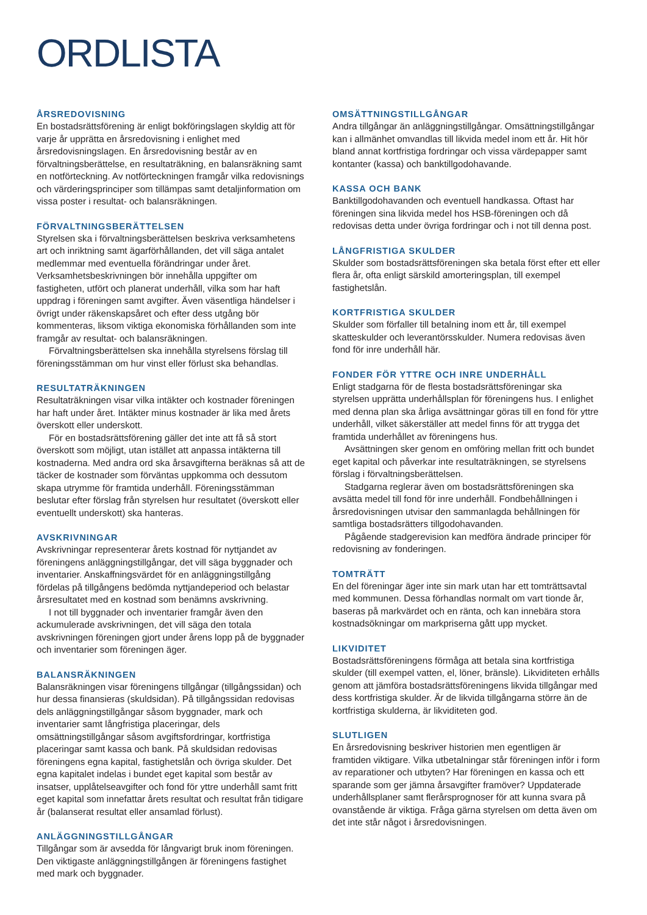ORDLISTA
ÅRSREDOVISNING
En bostadsrättsförening är enligt bokföringslagen skyldig att för varje år upprätta en årsredovisning i enlighet med årsredovisningslagen. En årsredovisning består av en förvaltningsberättelse, en resultaträkning, en balansräkning samt en notförteckning. Av notförteckningen framgår vilka redovisnings och värderingsprinciper som tillämpas samt detaljinformation om vissa poster i resultat- och balansräkningen.
FÖRVALTNINGSBERÄTTELSEN
Styrelsen ska i förvaltningsberättelsen beskriva verksamhetens art och inriktning samt ägarförhållanden, det vill säga antalet medlemmar med eventuella förändringar under året. Verksamhetsbeskrivningen bör innehålla uppgifter om fastigheten, utfört och planerat underhåll, vilka som har haft uppdrag i föreningen samt avgifter. Även väsentliga händelser i övrigt under räkenskapsåret och efter dess utgång bör kommenteras, liksom viktiga ekonomiska förhållanden som inte framgår av resultat- och balansräkningen.
Förvaltningsberättelsen ska innehålla styrelsens förslag till föreningsstämman om hur vinst eller förlust ska behandlas.
RESULTATRÄKNINGEN
Resultaträkningen visar vilka intäkter och kostnader föreningen har haft under året. Intäkter minus kostnader är lika med årets överskott eller underskott.
För en bostadsrättsförening gäller det inte att få så stort överskott som möjligt, utan istället att anpassa intäkterna till kostnaderna. Med andra ord ska årsavgifterna beräknas så att de täcker de kostnader som förväntas uppkomma och dessutom skapa utrymme för framtida underhåll. Föreningsstämman beslutar efter förslag från styrelsen hur resultatet (överskott eller eventuellt underskott) ska hanteras.
AVSKRIVNINGAR
Avskrivningar representerar årets kostnad för nyttjandet av föreningens anläggningstillgångar, det vill säga byggnader och inventarier. Anskaffningsvärdet för en anläggningstillgång fördelas på tillgångens bedömda nyttjandeperiod och belastar årsresultatet med en kostnad som benämns avskrivning.
I not till byggnader och inventarier framgår även den ackumulerade avskrivningen, det vill säga den totala avskrivningen föreningen gjort under årens lopp på de byggnader och inventarier som föreningen äger.
BALANSRÄKNINGEN
Balansräkningen visar föreningens tillgångar (tillgångssidan) och hur dessa finansieras (skuldsidan). På tillgångssidan redovisas dels anläggningstillgångar såsom byggnader, mark och inventarier samt långfristiga placeringar, dels omsättningstillgångar såsom avgiftsfordringar, kortfristiga placeringar samt kassa och bank. På skuldsidan redovisas föreningens egna kapital, fastighetslån och övriga skulder. Det egna kapitalet indelas i bundet eget kapital som består av insatser, upplåtelseavgifter och fond för yttre underhåll samt fritt eget kapital som innefattar årets resultat och resultat från tidigare år (balanserat resultat eller ansamlad förlust).
ANLÄGGNINGSTILLGÅNGAR
Tillgångar som är avsedda för långvarigt bruk inom föreningen. Den viktigaste anläggningstillgången är föreningens fastighet med mark och byggnader.
OMSÄTTNINGSTILLGÅNGAR
Andra tillgångar än anläggningstillgångar. Omsättningstillgångar kan i allmänhet omvandlas till likvida medel inom ett år. Hit hör bland annat kortfristiga fordringar och vissa värdepapper samt kontanter (kassa) och banktillgodohavande.
KASSA OCH BANK
Banktillgodohavanden och eventuell handkassa. Oftast har föreningen sina likvida medel hos HSB-föreningen och då redovisas detta under övriga fordringar och i not till denna post.
LÅNGFRISTIGA SKULDER
Skulder som bostadsrättsföreningen ska betala först efter ett eller flera år, ofta enligt särskild amorteringsplan, till exempel fastighetslån.
KORTFRISTIGA SKULDER
Skulder som förfaller till betalning inom ett år, till exempel skatteskulder och leverantörsskulder. Numera redovisas även fond för inre underhåll här.
FONDER FÖR YTTRE OCH INRE UNDERHÅLL
Enligt stadgarna för de flesta bostadsrättsföreningar ska styrelsen upprätta underhållsplan för föreningens hus. I enlighet med denna plan ska årliga avsättningar göras till en fond för yttre underhåll, vilket säkerställer att medel finns för att trygga det framtida underhållet av föreningens hus.
Avsättningen sker genom en omföring mellan fritt och bundet eget kapital och påverkar inte resultaträkningen, se styrelsens förslag i förvaltningsberättelsen.
Stadgarna reglerar även om bostadsrättsföreningen ska avsätta medel till fond för inre underhåll. Fondbehållningen i årsredovisningen utvisar den sammanlagda behållningen för samtliga bostadsrätters tillgodohavanden.
Pågående stadgerevision kan medföra ändrade principer för redovisning av fonderingen.
TOMTRÄTT
En del föreningar äger inte sin mark utan har ett tomträttsavtal med kommunen. Dessa förhandlas normalt om vart tionde år, baseras på markvärdet och en ränta, och kan innebära stora kostnadsökningar om markpriserna gått upp mycket.
LIKVIDITET
Bostadsrättsföreningens förmåga att betala sina kortfristiga skulder (till exempel vatten, el, löner, bränsle). Likviditeten erhålls genom att jämföra bostadsrättsföreningens likvida tillgångar med dess kortfristiga skulder. Är de likvida tillgångarna större än de kortfristiga skulderna, är likviditeten god.
SLUTLIGEN
En årsredovisning beskriver historien men egentligen är framtiden viktigare. Vilka utbetalningar står föreningen inför i form av reparationer och utbyten? Har föreningen en kassa och ett sparande som ger jämna årsavgifter framöver? Uppdaterade underhållsplaner samt flerårsprognoser för att kunna svara på ovanstående är viktiga. Fråga gärna styrelsen om detta även om det inte står något i årsredovisningen.